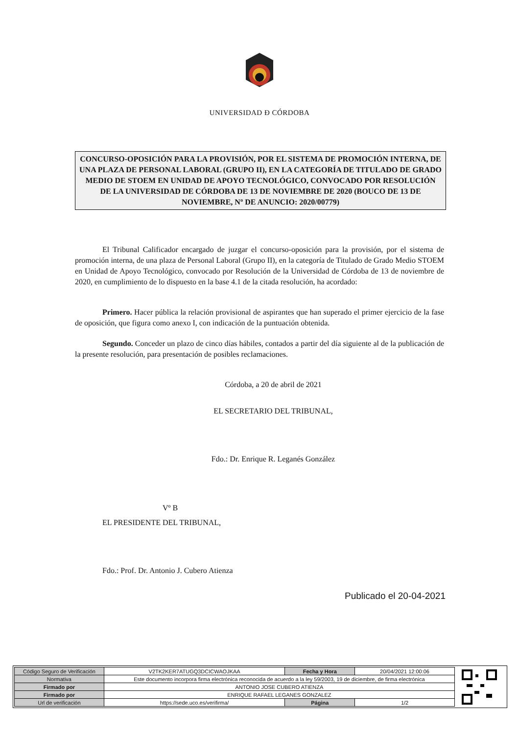UNIVERSIDAD Ð CÓRDOBA
CONCURSO-OPOSICIÓN PARA LA PROVISIÓN, POR EL SISTEMA DE PROMOCIÓN INTERNA, DE UNA PLAZA DE PERSONAL LABORAL (GRUPO II), EN LA CATEGORÍA DE TITULADO DE GRADO MEDIO DE STOEM EN UNIDAD DE APOYO TECNOLÓGICO, CONVOCADO POR RESOLUCIÓN DE LA UNIVERSIDAD DE CÓRDOBA DE 13 DE NOVIEMBRE DE 2020 (BOUCO DE 13 DE NOVIEMBRE, Nº DE ANUNCIO: 2020/00779)
El Tribunal Calificador encargado de juzgar el concurso-oposición para la provisión, por el sistema de promoción interna, de una plaza de Personal Laboral (Grupo II), en la categoría de Titulado de Grado Medio STOEM en Unidad de Apoyo Tecnológico, convocado por Resolución de la Universidad de Córdoba de 13 de noviembre de 2020, en cumplimiento de lo dispuesto en la base 4.1 de la citada resolución, ha acordado:
Primero. Hacer pública la relación provisional de aspirantes que han superado el primer ejercicio de la fase de oposición, que figura como anexo I, con indicación de la puntuación obtenida.
Segundo. Conceder un plazo de cinco días hábiles, contados a partir del día siguiente al de la publicación de la presente resolución, para presentación de posibles reclamaciones.
Córdoba, a 20 de abril de 2021
EL SECRETARIO DEL TRIBUNAL,
Fdo.: Dr. Enrique R. Leganés González
Vº B
EL PRESIDENTE DEL TRIBUNAL,
Fdo.: Prof. Dr. Antonio J. Cubero Atienza
Publicado el 20-04-2021
| Código Seguro de Verificación | V2TK2KER7ATUGQ3DCICWAOJKAA | Fecha y Hora | 20/04/2021 12:00:06 |
| Normativa | Este documento incorpora firma electrónica reconocida de acuerdo a la ley 59/2003, 19 de diciembre, de firma electrónica | | |
| Firmado por | ANTONIO JOSE CUBERO ATIENZA | | |
| Firmado por | ENRIQUE RAFAEL LEGANES GONZALEZ | | |
| Url de verificación | https://sede.uco.es/verifirma/ | Página | 1/2 |